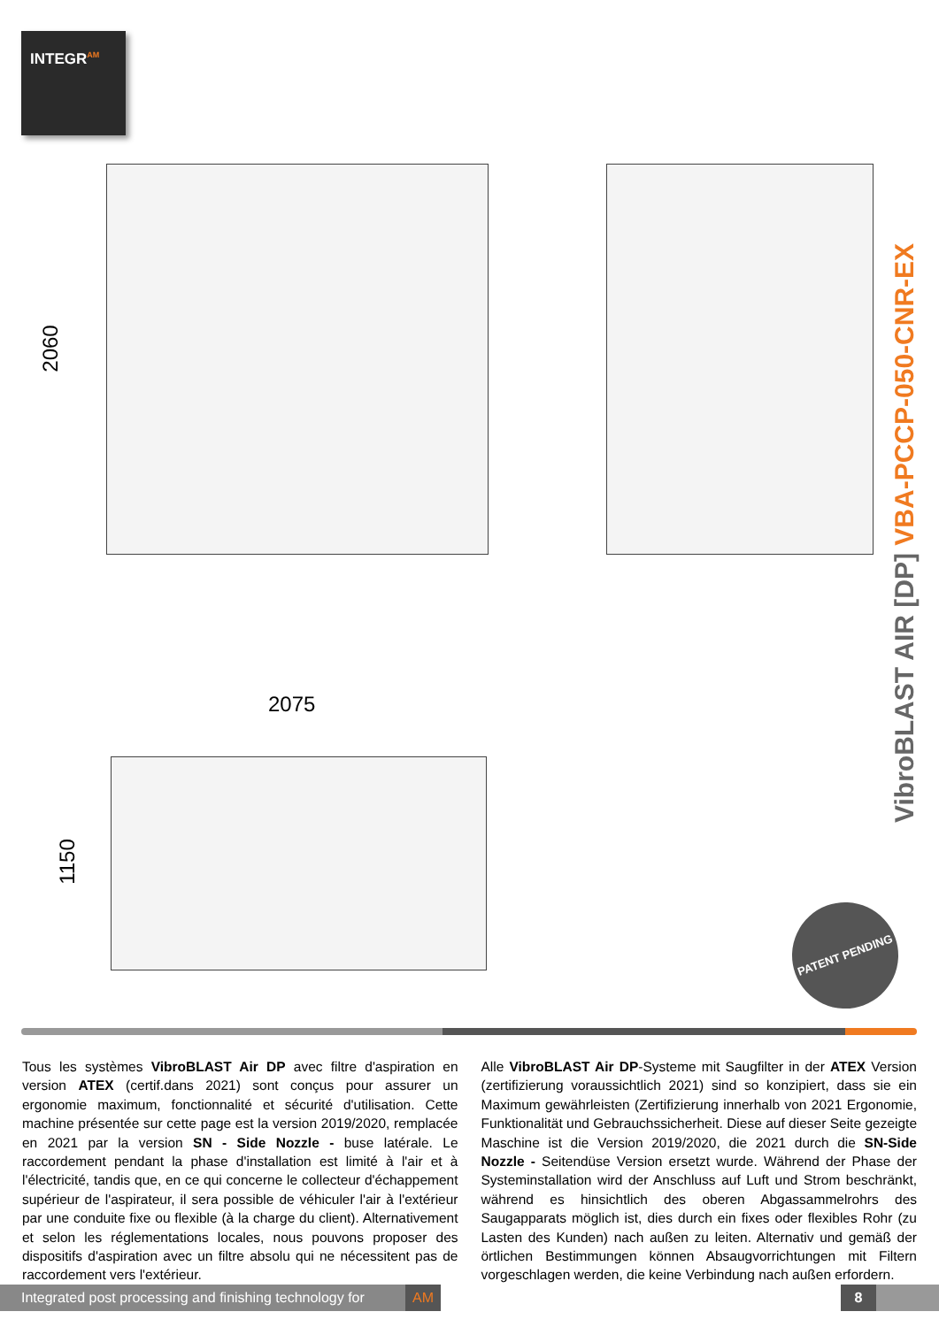INTEGR<sup>AM</sup>
2060
2075
1150
VibroBLAST AIR [DP] VBA-PCCP-050-CNR-EX
PATENT PENDING
Tous les systèmes VibroBLAST Air DP avec filtre d'aspiration en version ATEX (certif.dans 2021) sont conçus pour assurer un ergonomie maximum, fonctionnalité et sécurité d'utilisation. Cette machine présentée sur cette page est la version 2019/2020, remplacée en 2021 par la version SN - Side Nozzle - buse latérale. Le raccordement pendant la phase d'installation est limité à l'air et à l'électricité, tandis que, en ce qui concerne le collecteur d'échappement supérieur de l'aspirateur, il sera possible de véhiculer l'air à l'extérieur par une conduite fixe ou flexible (à la charge du client). Alternativement et selon les réglementations locales, nous pouvons proposer des dispositifs d'aspiration avec un filtre absolu qui ne nécessitent pas de raccordement vers l'extérieur.
Alle VibroBLAST Air DP-Systeme mit Saugfilter in der ATEX Version (zertifizierung voraussichtlich 2021) sind so konzipiert, dass sie ein Maximum gewährleisten (Zertifizierung innerhalb von 2021 Ergonomie, Funktionalität und Gebrauchssicherheit. Diese auf dieser Seite gezeigte Maschine ist die Version 2019/2020, die 2021 durch die SN-Side Nozzle - Seitendüse Version ersetzt wurde. Während der Phase der Systeminstallation wird der Anschluss auf Luft und Strom beschränkt, während es hinsichtlich des oberen Abgassammelrohrs des Saugapparats möglich ist, dies durch ein fixes oder flexibles Rohr (zu Lasten des Kunden) nach außen zu leiten. Alternativ und gemäß der örtlichen Bestimmungen können Absaugvorrichtungen mit Filtern vorgeschlagen werden, die keine Verbindung nach außen erfordern.
Integrated post processing and finishing technology for AM
8